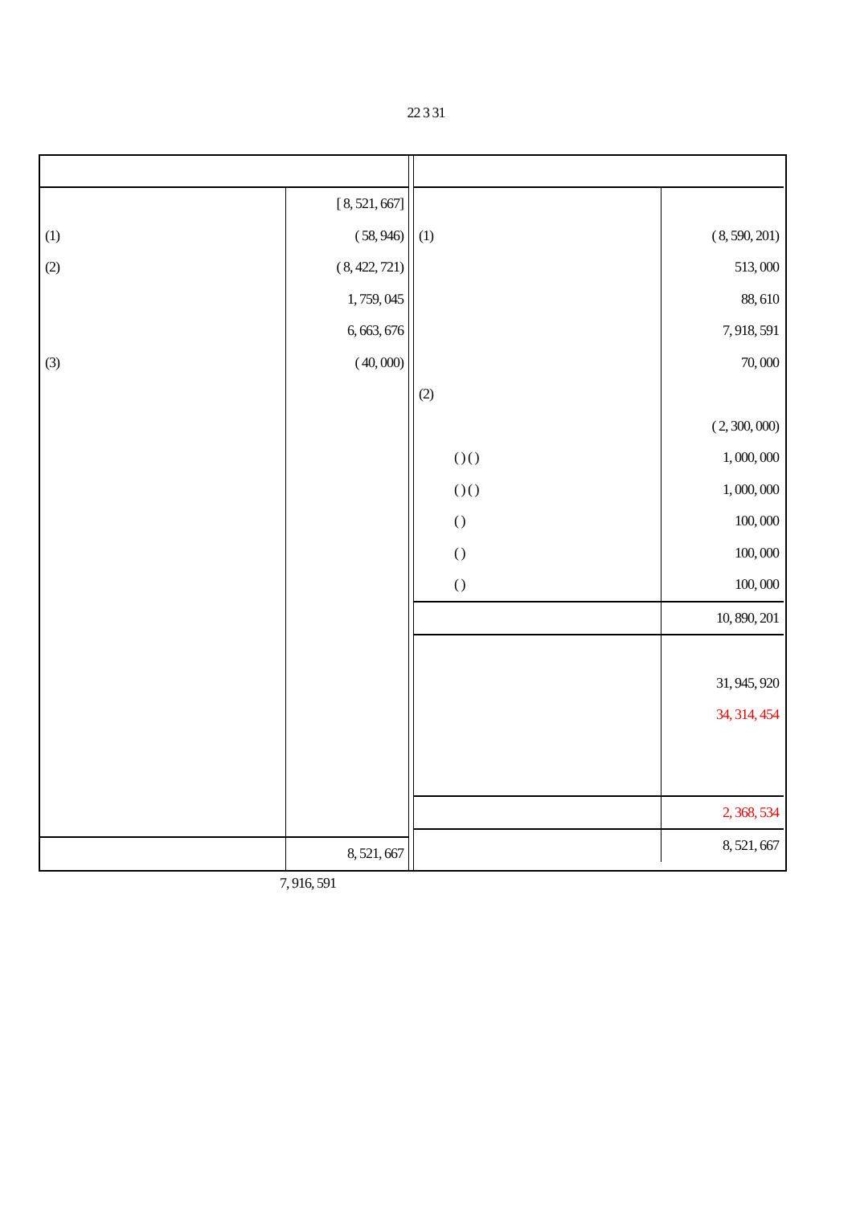22 3 31
| | [ 8, 521, 667] |
| (1) | ( 58, 946) |
| (2) | ( 8, 422, 721) |
| | 1, 759, 045 |
| | 6, 663, 676 |
| (3) | ( 40, 000) |
| | 8, 521, 667 |
| (1) | ( 8, 590, 201) |
| | 513, 000 |
| | 88, 610 |
| | 7, 918, 591 |
| | 70, 000 |
| (2) | |
| | ( 2, 300, 000) |
| ( ) ( ) | 1, 000, 000 |
| ( ) ( ) | 1, 000, 000 |
| ( ) | 100, 000 |
| ( ) | 100, 000 |
| ( ) | 100, 000 |
| | 10, 890, 201 |
| | 31, 945, 920 |
| | 34, 314, 454 |
| | 2, 368, 534 |
| | 8, 521, 667 |
7, 916, 591